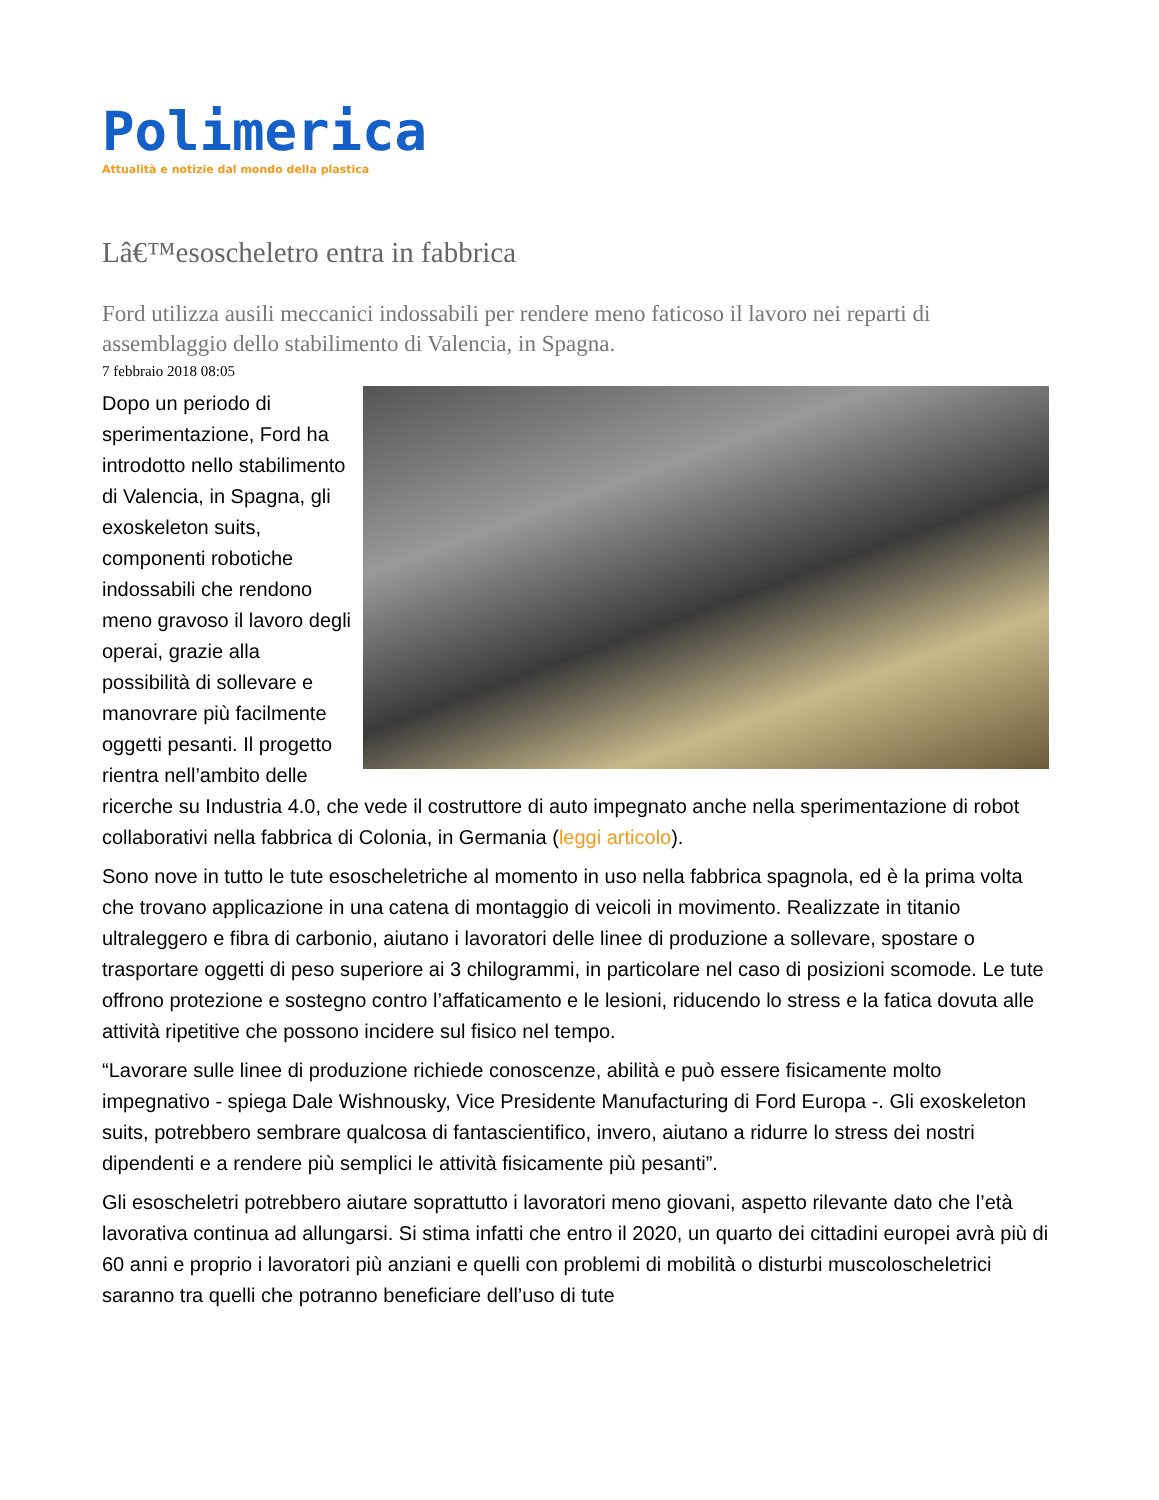Polimerica
Attualità e notizie dal mondo della plastica
Lâ€™esoscheletro entra in fabbrica
Ford utilizza ausili meccanici indossabili per rendere meno faticoso il lavoro nei reparti di assemblaggio dello stabilimento di Valencia, in Spagna.
7 febbraio 2018 08:05
Dopo un periodo di sperimentazione, Ford ha introdotto nello stabilimento di Valencia, in Spagna, gli exoskeleton suits, componenti robotiche indossabili che rendono meno gravoso il lavoro degli operai, grazie alla possibilità di sollevare e manovrare più facilmente oggetti pesanti. Il progetto rientra nell’ambito delle ricerche su Industria 4.0, che vede il costruttore di auto impegnato anche nella sperimentazione di robot collaborativi nella fabbrica di Colonia, in Germania (leggi articolo).
Sono nove in tutto le tute esoscheletriche al momento in uso nella fabbrica spagnola, ed è la prima volta che trovano applicazione in una catena di montaggio di veicoli in movimento. Realizzate in titanio ultraleggero e fibra di carbonio, aiutano i lavoratori delle linee di produzione a sollevare, spostare o trasportare oggetti di peso superiore ai 3 chilogrammi, in particolare nel caso di posizioni scomode. Le tute offrono protezione e sostegno contro l’affaticamento e le lesioni, riducendo lo stress e la fatica dovuta alle attività ripetitive che possono incidere sul fisico nel tempo.
“Lavorare sulle linee di produzione richiede conoscenze, abilità e può essere fisicamente molto impegnativo - spiega Dale Wishnousky, Vice Presidente Manufacturing di Ford Europa -. Gli exoskeleton suits, potrebbero sembrare qualcosa di fantascientifico, invero, aiutano a ridurre lo stress dei nostri dipendenti e a rendere più semplici le attività fisicamente più pesanti”.
Gli esoscheletri potrebbero aiutare soprattutto i lavoratori meno giovani, aspetto rilevante dato che l’età lavorativa continua ad allungarsi. Si stima infatti che entro il 2020, un quarto dei cittadini europei avrà più di 60 anni e proprio i lavoratori più anziani e quelli con problemi di mobilità o disturbi muscoloscheletrici saranno tra quelli che potranno beneficiare dell’uso di tute